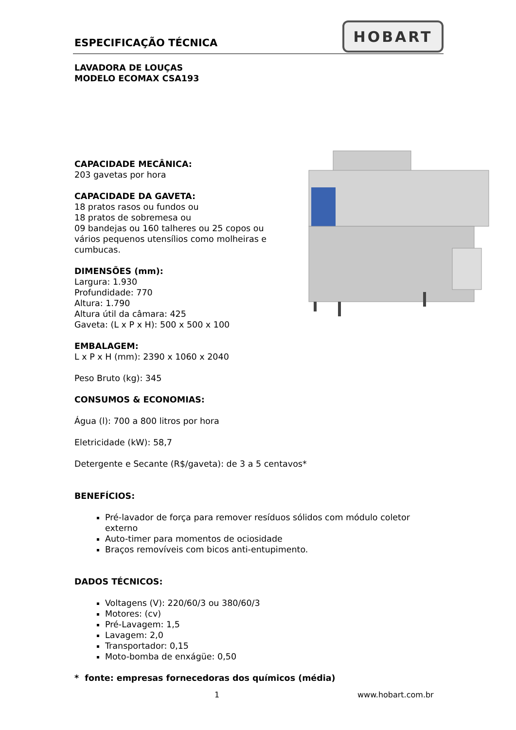ESPECIFICAÇÃO TÉCNICA
HOBART
LAVADORA DE LOUÇAS
MODELO ECOMAX CSA193
CAPACIDADE MECÂNICA:
203 gavetas por hora
CAPACIDADE DA GAVETA:
18 pratos rasos ou fundos ou
18 pratos de sobremesa ou
09 bandejas ou 160 talheres ou 25 copos ou
vários pequenos utensílios como molheiras e
cumbucas.
DIMENSÕES (mm):
Largura: 1.930
Profundidade: 770
Altura: 1.790
Altura útil da câmara: 425
Gaveta: (L x P x H): 500 x 500 x 100
EMBALAGEM:
L x P x H (mm): 2390 x 1060 x 2040
Peso Bruto (kg): 345
CONSUMOS & ECONOMIAS:
Água (l): 700 a 800 litros por hora
Eletricidade (kW): 58,7
Detergente e Secante (R$/gaveta): de 3 a 5 centavos*
BENEFÍCIOS:
Pré-lavador de força para remover resíduos sólidos com módulo coletor externo
Auto-timer para momentos de ociosidade
Braços removíveis com bicos anti-entupimento.
DADOS TÉCNICOS:
Voltagens (V): 220/60/3 ou 380/60/3
Motores: (cv)
Pré-Lavagem: 1,5
Lavagem: 2,0
Transportador: 0,15
Moto-bomba de enxágüe: 0,50
* fonte: empresas fornecedoras dos químicos (média)
1 www.hobart.com.br